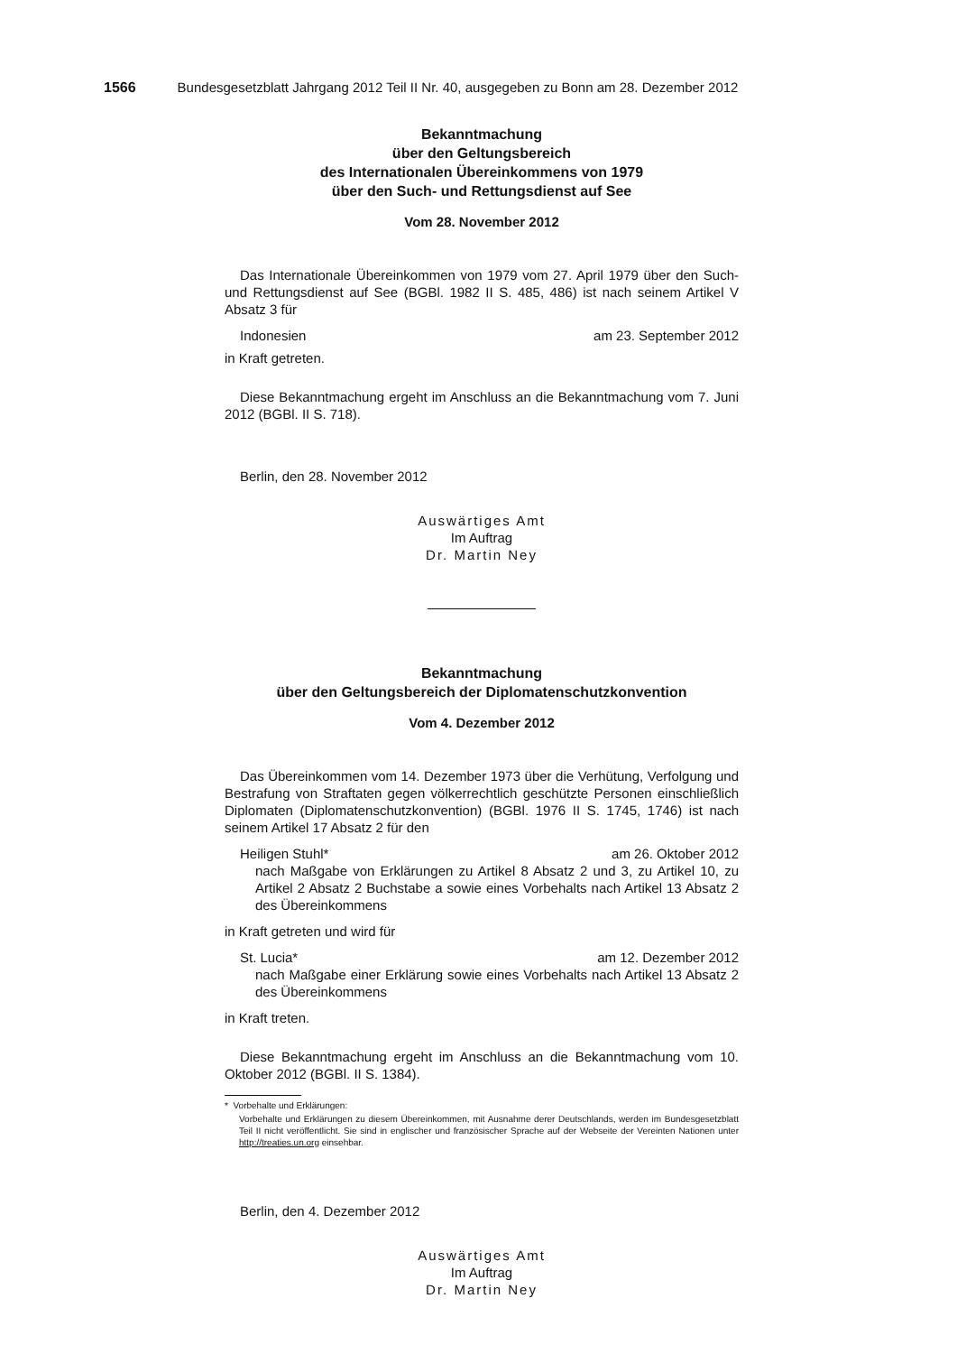1566 Bundesgesetzblatt Jahrgang 2012 Teil II Nr. 40, ausgegeben zu Bonn am 28. Dezember 2012
Bekanntmachung
über den Geltungsbereich
des Internationalen Übereinkommens von 1979
über den Such- und Rettungsdienst auf See
Vom 28. November 2012
Das Internationale Übereinkommen von 1979 vom 27. April 1979 über den Such- und Rettungsdienst auf See (BGBl. 1982 II S. 485, 486) ist nach seinem Artikel V Absatz 3 für
Indonesien am 23. September 2012
in Kraft getreten.
Diese Bekanntmachung ergeht im Anschluss an die Bekanntmachung vom 7. Juni 2012 (BGBl. II S. 718).
Berlin, den 28. November 2012
Auswärtiges Amt
Im Auftrag
Dr. Martin Ney
Bekanntmachung
über den Geltungsbereich der Diplomatenschutzkonvention
Vom 4. Dezember 2012
Das Übereinkommen vom 14. Dezember 1973 über die Verhütung, Verfolgung und Bestrafung von Straftaten gegen völkerrechtlich geschützte Personen einschließlich Diplomaten (Diplomatenschutzkonvention) (BGBl. 1976 II S. 1745, 1746) ist nach seinem Artikel 17 Absatz 2 für den
Heiligen Stuhl* am 26. Oktober 2012
nach Maßgabe von Erklärungen zu Artikel 8 Absatz 2 und 3, zu Artikel 10, zu Artikel 2 Absatz 2 Buchstabe a sowie eines Vorbehalts nach Artikel 13 Absatz 2 des Übereinkommens
in Kraft getreten und wird für
St. Lucia* am 12. Dezember 2012
nach Maßgabe einer Erklärung sowie eines Vorbehalts nach Artikel 13 Absatz 2 des Übereinkommens
in Kraft treten.
Diese Bekanntmachung ergeht im Anschluss an die Bekanntmachung vom 10. Oktober 2012 (BGBl. II S. 1384).
* Vorbehalte und Erklärungen:
Vorbehalte und Erklärungen zu diesem Übereinkommen, mit Ausnahme derer Deutschlands, werden im Bundesgesetzblatt Teil II nicht veröffentlicht. Sie sind in englischer und französischer Sprache auf der Webseite der Vereinten Nationen unter http://treaties.un.org einsehbar.
Berlin, den 4. Dezember 2012
Auswärtiges Amt
Im Auftrag
Dr. Martin Ney